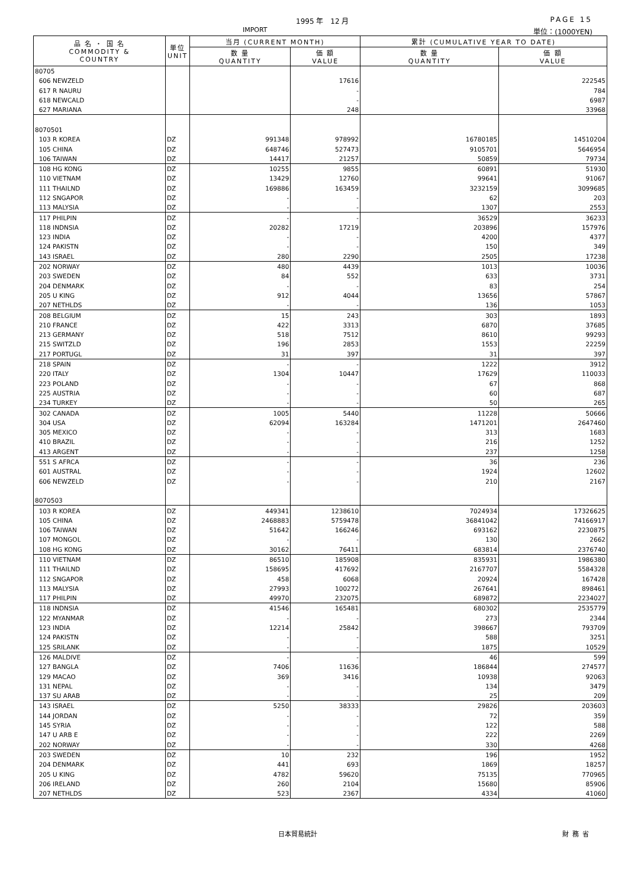1995 年　12 月 PAGE 15
IMPORT 単位：(1000YEN)
| 品 名 ・ 国 名 COMMODITY & COUNTRY | 単位 UNIT | 当月 (CURRENT MONTH) | | 累計 (CUMULATIVE YEAR TO DATE) | |
| --- | --- | --- | --- | --- | --- |
| | | 数 量 QUANTITY | 価 額 VALUE | 数 量 QUANTITY | 価 額 VALUE |
| 80705 | | | | | |
| 606 NEWZELD | | | 17616 | | 222545 |
| 617 R NAURU | | | - | | 784 |
| 618 NEWCALD | | | - | | 6987 |
| 627 MARIANA | | | 248 | | 33968 |
| 8070501 | | | | | |
| 103 R KOREA | DZ | 991348 | 978992 | 16780185 | 14510204 |
| 105 CHINA | DZ | 648746 | 527473 | 9105701 | 5646954 |
| 106 TAIWAN | DZ | 14417 | 21257 | 50859 | 79734 |
| 108 HG KONG | DZ | 10255 | 9855 | 60891 | 51930 |
| 110 VIETNAM | DZ | 13429 | 12760 | 99641 | 91067 |
| 111 THAILND | DZ | 169886 | 163459 | 3232159 | 3099685 |
| 112 SNGAPOR | DZ | - | - | 62 | 203 |
| 113 MALYSIA | DZ | - | - | 1307 | 2553 |
| 117 PHILPIN | DZ | - | - | 36529 | 36233 |
| 118 INDNSIA | DZ | 20282 | 17219 | 203896 | 157976 |
| 123 INDIA | DZ | - | - | 4200 | 4377 |
| 124 PAKISTN | DZ | - | - | 150 | 349 |
| 143 ISRAEL | DZ | 280 | 2290 | 2505 | 17238 |
| 202 NORWAY | DZ | 480 | 4439 | 1013 | 10036 |
| 203 SWEDEN | DZ | 84 | 552 | 633 | 3731 |
| 204 DENMARK | DZ | - | - | 83 | 254 |
| 205 U KING | DZ | 912 | 4044 | 13656 | 57867 |
| 207 NETHLDS | DZ | - | - | 136 | 1053 |
| 208 BELGIUM | DZ | 15 | 243 | 303 | 1893 |
| 210 FRANCE | DZ | 422 | 3313 | 6870 | 37685 |
| 213 GERMANY | DZ | 518 | 7512 | 8610 | 99293 |
| 215 SWITZLD | DZ | 196 | 2853 | 1553 | 22259 |
| 217 PORTUGL | DZ | 31 | 397 | 31 | 397 |
| 218 SPAIN | DZ | - | - | 1222 | 3912 |
| 220 ITALY | DZ | 1304 | 10447 | 17629 | 110033 |
| 223 POLAND | DZ | - | - | 67 | 868 |
| 225 AUSTRIA | DZ | - | - | 60 | 687 |
| 234 TURKEY | DZ | - | - | 50 | 265 |
| 302 CANADA | DZ | 1005 | 5440 | 11228 | 50666 |
| 304 USA | DZ | 62094 | 163284 | 1471201 | 2647460 |
| 305 MEXICO | DZ | - | - | 313 | 1683 |
| 410 BRAZIL | DZ | - | - | 216 | 1252 |
| 413 ARGENT | DZ | - | - | 237 | 1258 |
| 551 S AFRCA | DZ | - | - | 36 | 236 |
| 601 AUSTRAL | DZ | - | - | 1924 | 12602 |
| 606 NEWZELD | DZ | - | - | 210 | 2167 |
| 8070503 | | | | | |
| 103 R KOREA | DZ | 449341 | 1238610 | 7024934 | 17326625 |
| 105 CHINA | DZ | 2468883 | 5759478 | 36841042 | 74166917 |
| 106 TAIWAN | DZ | 51642 | 166246 | 693162 | 2230875 |
| 107 MONGOL | DZ | - | - | 130 | 2662 |
| 108 HG KONG | DZ | 30162 | 76411 | 683814 | 2376740 |
| 110 VIETNAM | DZ | 86510 | 185908 | 835931 | 1986380 |
| 111 THAILND | DZ | 158695 | 417692 | 2167707 | 5584328 |
| 112 SNGAPOR | DZ | 458 | 6068 | 20924 | 167428 |
| 113 MALYSIA | DZ | 27993 | 100272 | 267641 | 898461 |
| 117 PHILPIN | DZ | 49970 | 232075 | 689872 | 2234027 |
| 118 INDNSIA | DZ | 41546 | 165481 | 680302 | 2535779 |
| 122 MYANMAR | DZ | - | - | 273 | 2344 |
| 123 INDIA | DZ | 12214 | 25842 | 398667 | 793709 |
| 124 PAKISTN | DZ | - | - | 588 | 3251 |
| 125 SRILANK | DZ | - | - | 1875 | 10529 |
| 126 MALDIVE | DZ | - | - | 46 | 599 |
| 127 BANGLA | DZ | 7406 | 11636 | 186844 | 274577 |
| 129 MACAO | DZ | 369 | 3416 | 10938 | 92063 |
| 131 NEPAL | DZ | - | - | 134 | 3479 |
| 137 SU ARAB | DZ | - | - | 25 | 209 |
| 143 ISRAEL | DZ | 5250 | 38333 | 29826 | 203603 |
| 144 JORDAN | DZ | - | - | 72 | 359 |
| 145 SYRIA | DZ | - | - | 122 | 588 |
| 147 U ARB E | DZ | - | - | 222 | 2269 |
| 202 NORWAY | DZ | - | - | 330 | 4268 |
| 203 SWEDEN | DZ | 10 | 232 | 196 | 1952 |
| 204 DENMARK | DZ | 441 | 693 | 1869 | 18257 |
| 205 U KING | DZ | 4782 | 59620 | 75135 | 770965 |
| 206 IRELAND | DZ | 260 | 2104 | 15680 | 85906 |
| 207 NETHLDS | DZ | 523 | 2367 | 4334 | 41060 |
日本貿易統計 財務省